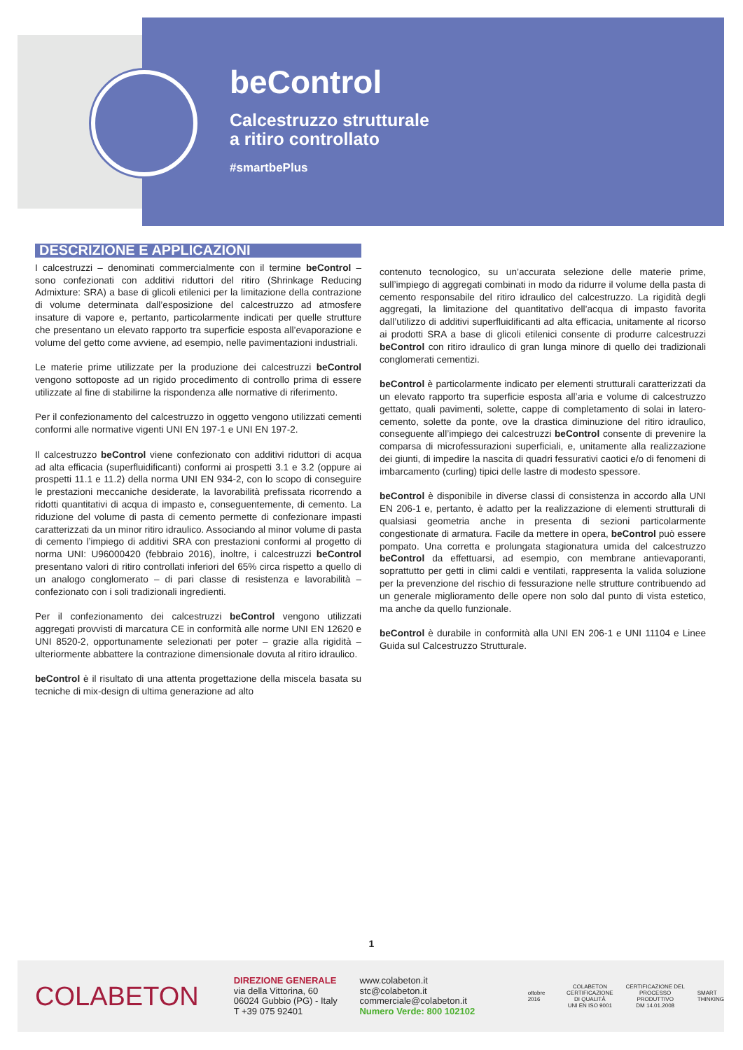beControl
Calcestruzzo strutturale
a ritiro controllato
#smartbePlus
DESCRIZIONE E APPLICAZIONI
I calcestruzzi – denominati commercialmente con il termine beControl – sono confezionati con additivi riduttori del ritiro (Shrinkage Reducing Admixture: SRA) a base di glicoli etilenici per la limitazione della contrazione di volume determinata dall’esposizione del calcestruzzo ad atmosfere insature di vapore e, pertanto, particolarmente indicati per quelle strutture che presentano un elevato rapporto tra superficie esposta all’evaporazione e volume del getto come avviene, ad esempio, nelle pavimentazioni industriali.
Le materie prime utilizzate per la produzione dei calcestruzzi beControl vengono sottoposte ad un rigido procedimento di controllo prima di essere utilizzate al fine di stabilirne la rispondenza alle normative di riferimento.
Per il confezionamento del calcestruzzo in oggetto vengono utilizzati cementi conformi alle normative vigenti UNI EN 197-1 e UNI EN 197-2.
Il calcestruzzo beControl viene confezionato con additivi riduttori di acqua ad alta efficacia (superfluidificanti) conformi ai prospetti 3.1 e 3.2 (oppure ai prospetti 11.1 e 11.2) della norma UNI EN 934-2, con lo scopo di conseguire le prestazioni meccaniche desiderate, la lavorabilità prefissata ricorrendo a ridotti quantitativi di acqua di impasto e, conseguentemente, di cemento. La riduzione del volume di pasta di cemento permette di confezionare impasti caratterizzati da un minor ritiro idraulico. Associando al minor volume di pasta di cemento l’impiego di additivi SRA con prestazioni conformi al progetto di norma UNI: U96000420 (febbraio 2016), inoltre, i calcestruzzi beControl presentano valori di ritiro controllati inferiori del 65% circa rispetto a quello di un analogo conglomerato – di pari classe di resistenza e lavorabilità – confezionato con i soli tradizionali ingredienti.
Per il confezionamento dei calcestruzzi beControl vengono utilizzati aggregati provvisti di marcatura CE in conformità alle norme UNI EN 12620 e UNI 8520-2, opportunamente selezionati per poter – grazie alla rigidità – ulteriormente abbattere la contrazione dimensionale dovuta al ritiro idraulico.
beControl è il risultato di una attenta progettazione della miscela basata su tecniche di mix-design di ultima generazione ad alto
contenuto tecnologico, su un’accurata selezione delle materie prime, sull’impiego di aggregati combinati in modo da ridurre il volume della pasta di cemento responsabile del ritiro idraulico del calcestruzzo. La rigidità degli aggregati, la limitazione del quantitativo dell’acqua di impasto favorita dall’utilizzo di additivi superfluidificanti ad alta efficacia, unitamente al ricorso ai prodotti SRA a base di glicoli etilenici consente di produrre calcestruzzi beControl con ritiro idraulico di gran lunga minore di quello dei tradizionali conglomerati cementizi.
beControl è particolarmente indicato per elementi strutturali caratterizzati da un elevato rapporto tra superficie esposta all’aria e volume di calcestruzzo gettato, quali pavimenti, solette, cappe di completamento di solai in latero-cemento, solette da ponte, ove la drastica diminuzione del ritiro idraulico, conseguente all’impiego dei calcestruzzi beControl consente di prevenire la comparsa di microfessurazioni superficiali, e, unitamente alla realizzazione dei giunti, di impedire la nascita di quadri fessurativi caotici e/o di fenomeni di imbarcamento (curling) tipici delle lastre di modesto spessore.
beControl è disponibile in diverse classi di consistenza in accordo alla UNI EN 206-1 e, pertanto, è adatto per la realizzazione di elementi strutturali di qualsiasi geometria anche in presenta di sezioni particolarmente congestionate di armatura. Facile da mettere in opera, beControl può essere pompato. Una corretta e prolungata stagionatura umida del calcestruzzo beControl da effettuarsi, ad esempio, con membrane antievaporanti, soprattutto per getti in climi caldi e ventilati, rappresenta la valida soluzione per la prevenzione del rischio di fessurazione nelle strutture contribuendo ad un generale miglioramento delle opere non solo dal punto di vista estetico, ma anche da quello funzionale.
beControl è durabile in conformità alla UNI EN 206-1 e UNI 11104 e Linee Guida sul Calcestruzzo Strutturale.
1
COLABETON
DIREZIONE GENERALE
via della Vittorina, 60
06024 Gubbio (PG) - Italy
T +39 075 92401
www.colabeton.it
stc@colabeton.it
commerciale@colabeton.it
Numero Verde: 800 102102
ottobre 2016 COLABETON
CERTIFICAZIONE
DI QUALITÀ
UNI EN ISO 9001 CERTIFICAZIONE DEL
PROCESSO PRODUTTIVO
DM 14.01.2008 SMART
THINKING